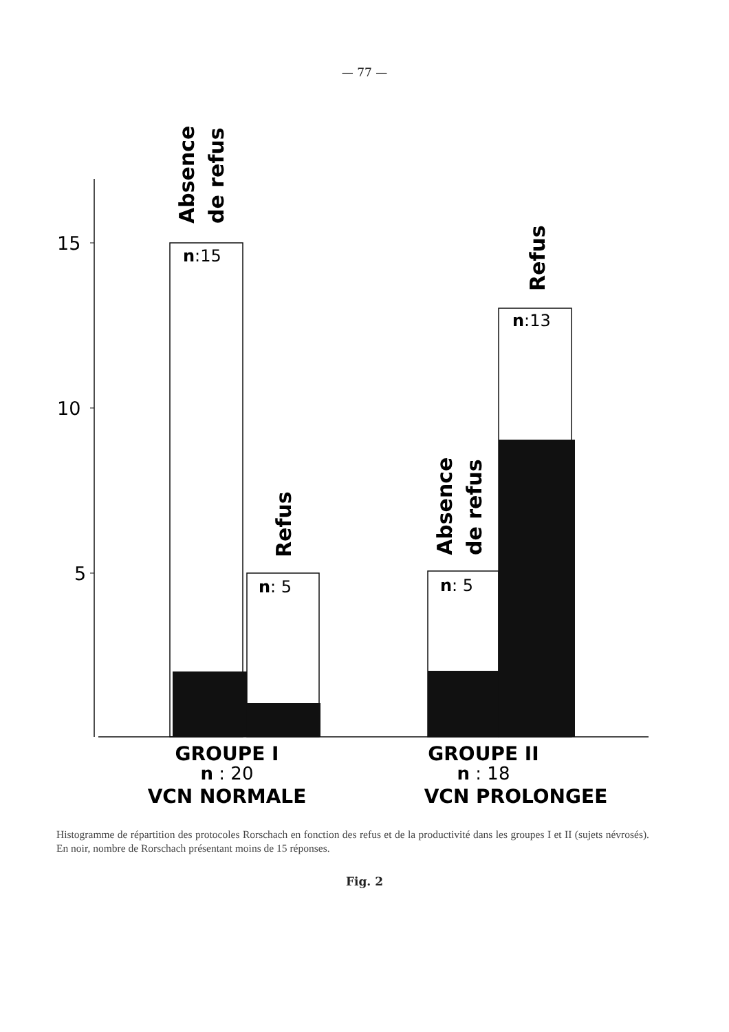— 77 —
Absence
de refus
15
10
5
n:15
Refus
n: 5
Absence
de refus
n: 5
Refus
n:13
GROUPE I
n : 20
VCN NORMALE
GROUPE II
n : 18
VCN PROLONGEE
Histogramme de répartition des protocoles Rorschach en fonction des refus et de la productivité dans les groupes I et II (sujets névrosés). En noir, nombre de Rorschach présentant moins de 15 réponses.
Fig. 2